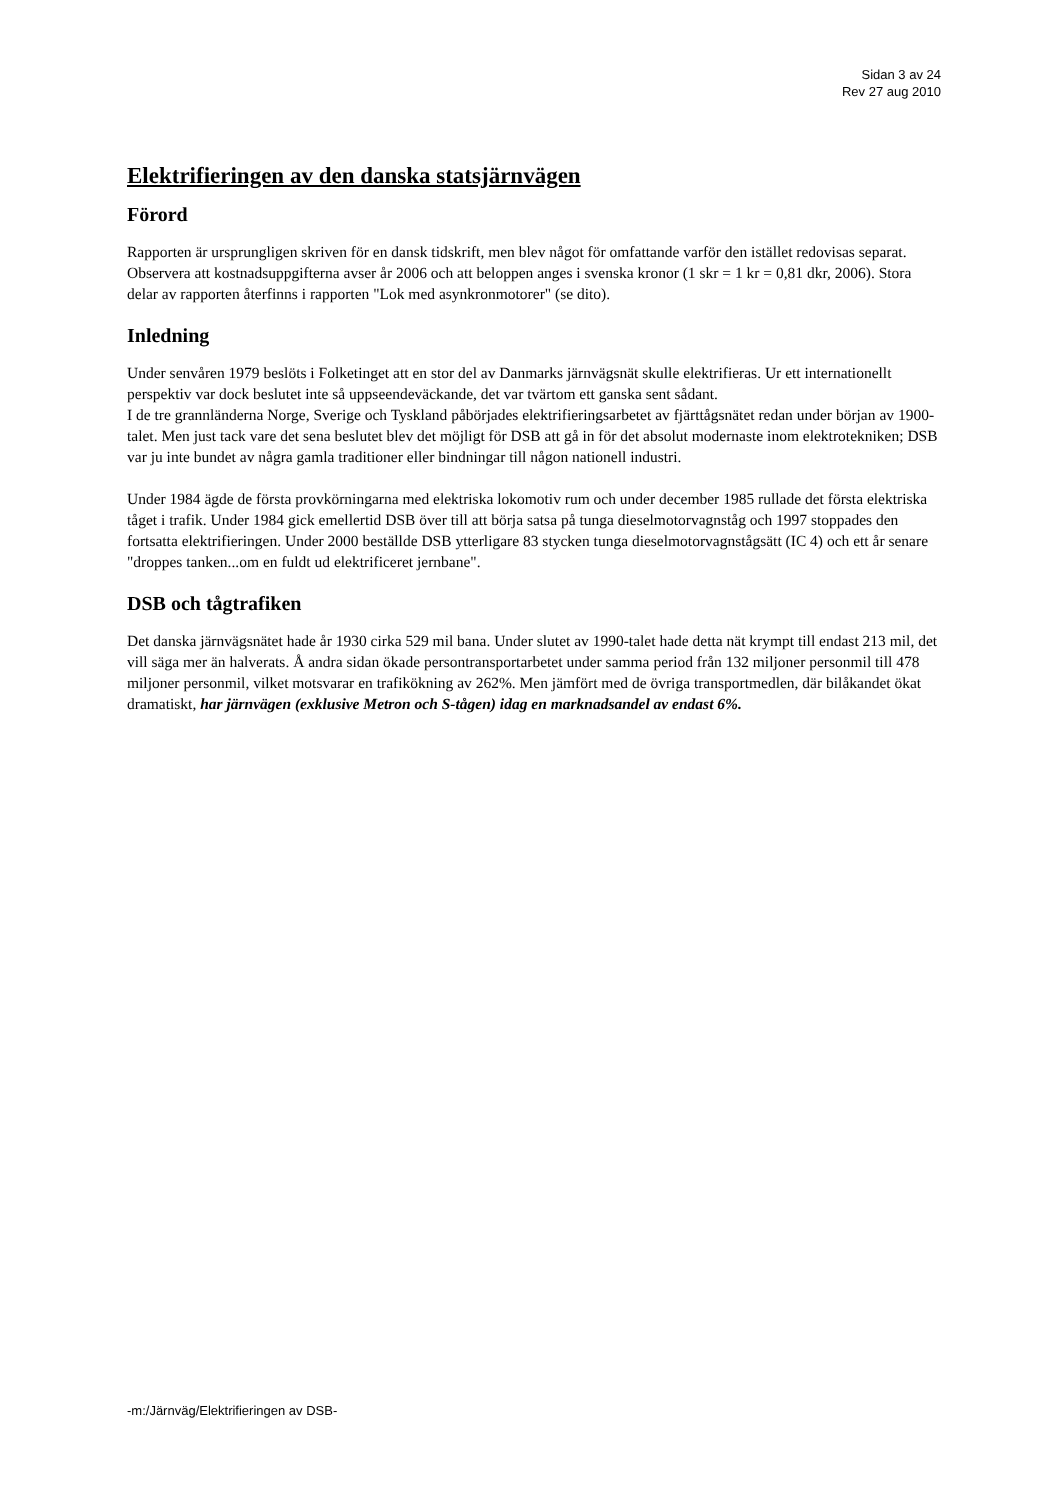Sidan 3 av 24
Rev 27 aug 2010
Elektrifieringen av den danska statsjärnvägen
Förord
Rapporten är ursprungligen skriven för en dansk tidskrift, men blev något för omfattande varför den istället redovisas separat. Observera att kostnadsuppgifterna avser år 2006 och att beloppen anges i svenska kronor (1 skr = 1 kr = 0,81 dkr, 2006). Stora delar av rapporten återfinns i rapporten "Lok med asynkronmotorer" (se dito).
Inledning
Under senvåren 1979 beslöts i Folketinget att en stor del av Danmarks järnvägsnät skulle elektrifieras. Ur ett internationellt perspektiv var dock beslutet inte så uppseendeväckande, det var tvärtom ett ganska sent sådant.
I de tre grannländerna Norge, Sverige och Tyskland påbörjades elektrifieringsarbetet av fjärttågsnätet redan under början av 1900-talet. Men just tack vare det sena beslutet blev det möjligt för DSB att gå in för det absolut modernaste inom elektrotekniken; DSB var ju inte bundet av några gamla traditioner eller bindningar till någon nationell industri.
Under 1984 ägde de första provkörningarna med elektriska lokomotiv rum och under december 1985 rullade det första elektriska tåget i trafik. Under 1984 gick emellertid DSB över till att börja satsa på tunga dieselmotorvagnståg och 1997 stoppades den fortsatta elektrifieringen. Under 2000 beställde DSB ytterligare 83 stycken tunga dieselmotorvagnstågsätt (IC 4) och ett år senare "droppes tanken...om en fuldt ud elektrificeret jernbane".
DSB och tågtrafiken
Det danska järnvägsnätet hade år 1930 cirka 529 mil bana. Under slutet av 1990-talet hade detta nät krympt till endast 213 mil, det vill säga mer än halverats. Å andra sidan ökade persontransportarbetet under samma period från 132 miljoner personmil till 478 miljoner personmil, vilket motsvarar en trafikökning av 262%. Men jämfört med de övriga transportmedlen, där bilåkandet ökat dramatiskt, har järnvägen (exklusive Metron och S-tågen) idag en marknadsandel av endast 6%.
-m:/Järnväg/Elektrifieringen av DSB-